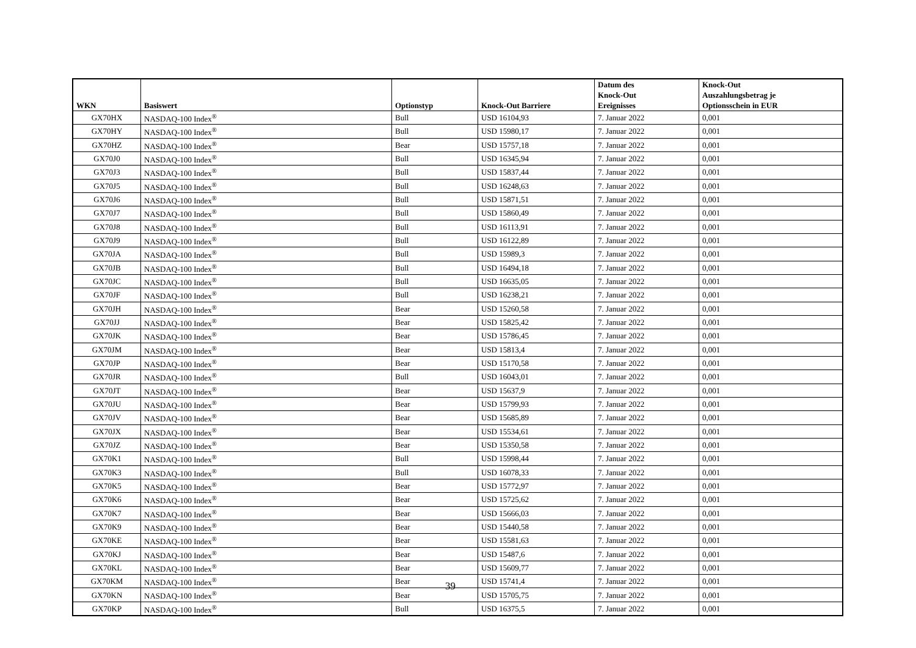| WKN | Basiswert | Optionstyp | Knock-Out Barriere | Datum des Knock-Out Ereignisses | Knock-Out Auszahlungsbetrag je Optionsschein in EUR |
| --- | --- | --- | --- | --- | --- |
| GX70HX | NASDAQ-100 Index<sup>®</sup> | Bull | USD 16104,93 | 7. Januar 2022 | 0,001 |
| GX70HY | NASDAQ-100 Index<sup>®</sup> | Bull | USD 15980,17 | 7. Januar 2022 | 0,001 |
| GX70HZ | NASDAQ-100 Index<sup>®</sup> | Bear | USD 15757,18 | 7. Januar 2022 | 0,001 |
| GX70J0 | NASDAQ-100 Index<sup>®</sup> | Bull | USD 16345,94 | 7. Januar 2022 | 0,001 |
| GX70J3 | NASDAQ-100 Index<sup>®</sup> | Bull | USD 15837,44 | 7. Januar 2022 | 0,001 |
| GX70J5 | NASDAQ-100 Index<sup>®</sup> | Bull | USD 16248,63 | 7. Januar 2022 | 0,001 |
| GX70J6 | NASDAQ-100 Index<sup>®</sup> | Bull | USD 15871,51 | 7. Januar 2022 | 0,001 |
| GX70J7 | NASDAQ-100 Index<sup>®</sup> | Bull | USD 15860,49 | 7. Januar 2022 | 0,001 |
| GX70J8 | NASDAQ-100 Index<sup>®</sup> | Bull | USD 16113,91 | 7. Januar 2022 | 0,001 |
| GX70J9 | NASDAQ-100 Index<sup>®</sup> | Bull | USD 16122,89 | 7. Januar 2022 | 0,001 |
| GX70JA | NASDAQ-100 Index<sup>®</sup> | Bull | USD 15989,3 | 7. Januar 2022 | 0,001 |
| GX70JB | NASDAQ-100 Index<sup>®</sup> | Bull | USD 16494,18 | 7. Januar 2022 | 0,001 |
| GX70JC | NASDAQ-100 Index<sup>®</sup> | Bull | USD 16635,05 | 7. Januar 2022 | 0,001 |
| GX70JF | NASDAQ-100 Index<sup>®</sup> | Bull | USD 16238,21 | 7. Januar 2022 | 0,001 |
| GX70JH | NASDAQ-100 Index<sup>®</sup> | Bear | USD 15260,58 | 7. Januar 2022 | 0,001 |
| GX70JJ | NASDAQ-100 Index<sup>®</sup> | Bear | USD 15825,42 | 7. Januar 2022 | 0,001 |
| GX70JK | NASDAQ-100 Index<sup>®</sup> | Bear | USD 15786,45 | 7. Januar 2022 | 0,001 |
| GX70JM | NASDAQ-100 Index<sup>®</sup> | Bear | USD 15813,4 | 7. Januar 2022 | 0,001 |
| GX70JP | NASDAQ-100 Index<sup>®</sup> | Bear | USD 15170,58 | 7. Januar 2022 | 0,001 |
| GX70JR | NASDAQ-100 Index<sup>®</sup> | Bull | USD 16043,01 | 7. Januar 2022 | 0,001 |
| GX70JT | NASDAQ-100 Index<sup>®</sup> | Bear | USD 15637,9 | 7. Januar 2022 | 0,001 |
| GX70JU | NASDAQ-100 Index<sup>®</sup> | Bear | USD 15799,93 | 7. Januar 2022 | 0,001 |
| GX70JV | NASDAQ-100 Index<sup>®</sup> | Bear | USD 15685,89 | 7. Januar 2022 | 0,001 |
| GX70JX | NASDAQ-100 Index<sup>®</sup> | Bear | USD 15534,61 | 7. Januar 2022 | 0,001 |
| GX70JZ | NASDAQ-100 Index<sup>®</sup> | Bear | USD 15350,58 | 7. Januar 2022 | 0,001 |
| GX70K1 | NASDAQ-100 Index<sup>®</sup> | Bull | USD 15998,44 | 7. Januar 2022 | 0,001 |
| GX70K3 | NASDAQ-100 Index<sup>®</sup> | Bull | USD 16078,33 | 7. Januar 2022 | 0,001 |
| GX70K5 | NASDAQ-100 Index<sup>®</sup> | Bear | USD 15772,97 | 7. Januar 2022 | 0,001 |
| GX70K6 | NASDAQ-100 Index<sup>®</sup> | Bear | USD 15725,62 | 7. Januar 2022 | 0,001 |
| GX70K7 | NASDAQ-100 Index<sup>®</sup> | Bear | USD 15666,03 | 7. Januar 2022 | 0,001 |
| GX70K9 | NASDAQ-100 Index<sup>®</sup> | Bear | USD 15440,58 | 7. Januar 2022 | 0,001 |
| GX70KE | NASDAQ-100 Index<sup>®</sup> | Bear | USD 15581,63 | 7. Januar 2022 | 0,001 |
| GX70KJ | NASDAQ-100 Index<sup>®</sup> | Bear | USD 15487,6 | 7. Januar 2022 | 0,001 |
| GX70KL | NASDAQ-100 Index<sup>®</sup> | Bear | USD 15609,77 | 7. Januar 2022 | 0,001 |
| GX70KM | NASDAQ-100 Index<sup>®</sup> | Bear | USD 15741,4 | 7. Januar 2022 | 0,001 |
| GX70KN | NASDAQ-100 Index<sup>®</sup> | Bear | USD 15705,75 | 7. Januar 2022 | 0,001 |
| GX70KP | NASDAQ-100 Index<sup>®</sup> | Bull | USD 16375,5 | 7. Januar 2022 | 0,001 |
39